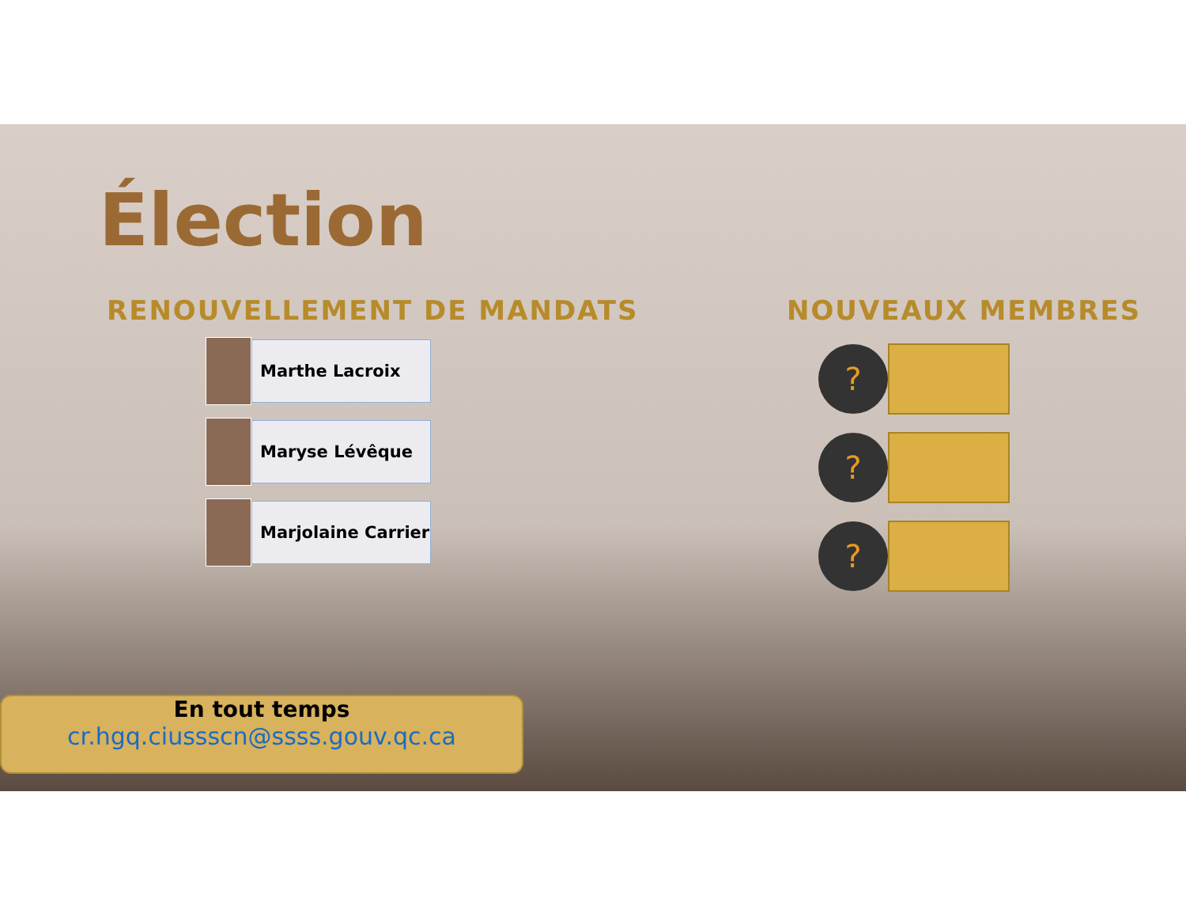Élection
RENOUVELLEMENT DE MANDATS
Marthe Lacroix
Maryse Lévêque
Marjolaine Carrier
NOUVEAUX MEMBRES
?
?
?
En tout temps
cr.hgq.ciussscn@ssss.gouv.qc.ca